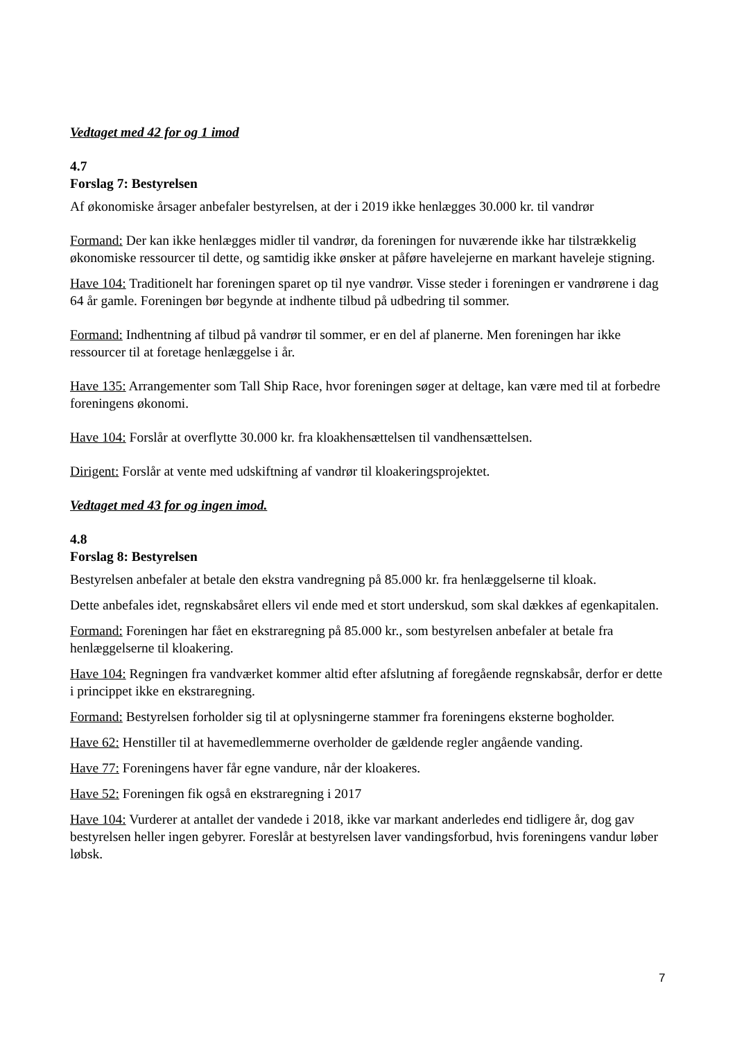Vedtaget med 42 for og 1 imod
4.7
Forslag 7: Bestyrelsen
Af økonomiske årsager anbefaler bestyrelsen, at der i 2019 ikke henlægges 30.000 kr. til vandrør
Formand: Der kan ikke henlægges midler til vandrør, da foreningen for nuværende ikke har tilstrækkelig økonomiske ressourcer til dette, og samtidig ikke ønsker at påføre havelejerne en markant haveleje stigning.
Have 104: Traditionelt har foreningen sparet op til nye vandrør. Visse steder i foreningen er vandrørene i dag 64 år gamle. Foreningen bør begynde at indhente tilbud på udbedring til sommer.
Formand: Indhentning af tilbud på vandrør til sommer, er en del af planerne. Men foreningen har ikke ressourcer til at foretage henlæggelse i år.
Have 135: Arrangementer som Tall Ship Race, hvor foreningen søger at deltage, kan være med til at forbedre foreningens økonomi.
Have 104: Forslår at overflytte 30.000 kr. fra kloakhensættelsen til vandhensættelsen.
Dirigent: Forslår at vente med udskiftning af vandrør til kloakeringsprojektet.
Vedtaget med 43 for og ingen imod.
4.8
Forslag 8: Bestyrelsen
Bestyrelsen anbefaler at betale den ekstra vandregning på 85.000 kr. fra henlæggelserne til kloak.
Dette anbefales idet, regnskabsåret ellers vil ende med et stort underskud, som skal dækkes af egenkapitalen.
Formand: Foreningen har fået en ekstraregning på 85.000 kr., som bestyrelsen anbefaler at betale fra henlæggelserne til kloakering.
Have 104: Regningen fra vandværket kommer altid efter afslutning af foregående regnskabsår, derfor er dette i princippet ikke en ekstraregning.
Formand: Bestyrelsen forholder sig til at oplysningerne stammer fra foreningens eksterne bogholder.
Have 62: Henstiller til at havemedlemmerne overholder de gældende regler angående vanding.
Have 77: Foreningens haver får egne vandure, når der kloakeres.
Have 52: Foreningen fik også en ekstraregning i 2017
Have 104: Vurderer at antallet der vandede i 2018, ikke var markant anderledes end tidligere år, dog gav bestyrelsen heller ingen gebyrer. Foreslår at bestyrelsen laver vandingsforbud, hvis foreningens vandur løber løbsk.
7